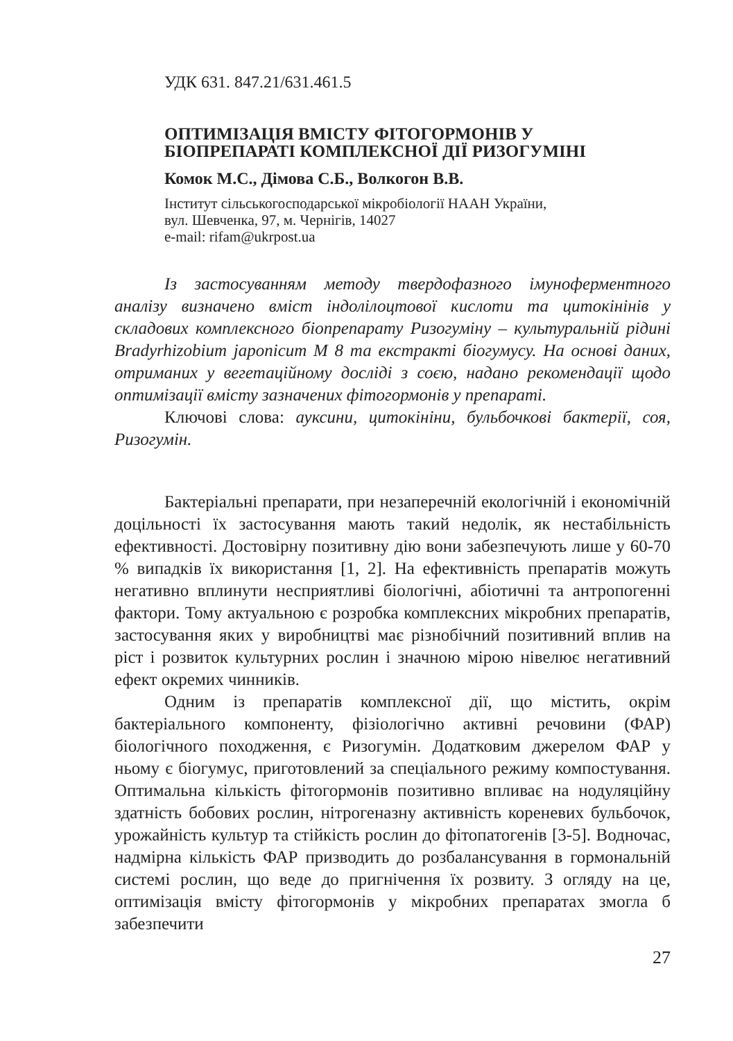УДК 631. 847.21/631.461.5
ОПТИМІЗАЦІЯ ВМІСТУ ФІТОГОРМОНІВ У
БІОПРЕПАРАТІ КОМПЛЕКСНОЇ ДІЇ РИЗОГУМІНІ
Комок М.С., Дімова С.Б., Волкогон В.В.
Інститут сільськогосподарської мікробіології НААН України,
вул. Шевченка, 97, м. Чернігів, 14027
e-mail: rifam@ukrpost.ua
Із застосуванням методу твердофазного імуноферментного аналізу визначено вміст індолілоцтової кислоти та цитокінінів у складових комплексного біопрепарату Ризогуміну – культуральній рідині Bradyrhizobium japonicum М 8 та екстракті біогумусу. На основі даних, отриманих у вегетаційному досліді з соєю, надано рекомендації щодо оптимізації вмісту зазначених фітогормонів у препараті.
Ключові слова: ауксини, цитокініни, бульбочкові бактерії, соя, Ризогумін.
Бактеріальні препарати, при незаперечній екологічній і економічній доцільності їх застосування мають такий недолік, як нестабільність ефективності. Достовірну позитивну дію вони забезпечують лише у 60-70 % випадків їх використання [1, 2]. На ефективність препаратів можуть негативно вплинути несприятливі біологічні, абіотичні та антропогенні фактори. Тому актуальною є розробка комплексних мікробних препаратів, застосування яких у виробництві має різнобічний позитивний вплив на ріст і розвиток культурних рослин і значною мірою нівелює негативний ефект окремих чинників.
Одним із препаратів комплексної дії, що містить, окрім бактеріального компоненту, фізіологічно активні речовини (ФАР) біологічного походження, є Ризогумін. Додатковим джерелом ФАР у ньому є біогумус, приготовлений за спеціального режиму компостування. Оптимальна кількість фітогормонів позитивно впливає на нодуляційну здатність бобових рослин, нітрогеназну активність кореневих бульбочок, урожайність культур та стійкість рослин до фітопатогенів [3-5]. Водночас, надмірна кількість ФАР призводить до розбалансування в гормональній системі рослин, що веде до пригнічення їх розвиту. З огляду на це, оптимізація вмісту фітогормонів у мікробних препаратах змогла б забезпечити
27